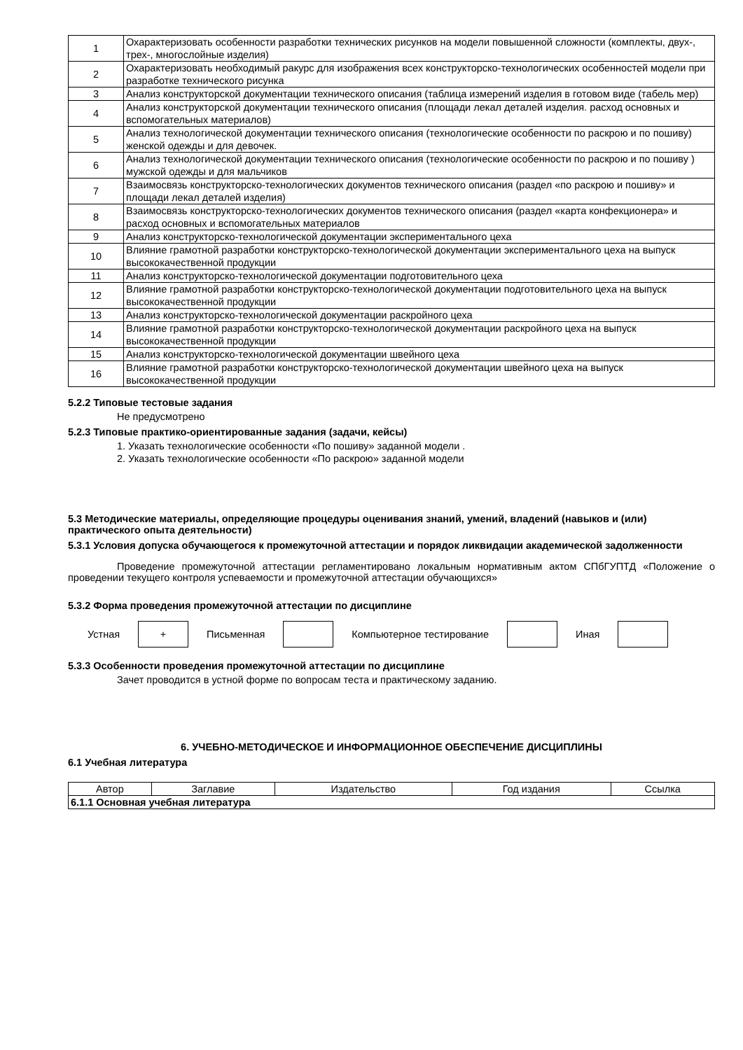| 1 | Охарактеризовать особенности разработки технических рисунков на модели повышенной сложности (комплекты, двух-, трех-, многослойные изделия) |
| 2 | Охарактеризовать необходимый ракурс для изображения всех конструкторско-технологических особенностей модели при разработке технического рисунка |
| 3 | Анализ конструкторской документации технического описания (таблица измерений изделия в готовом виде (табель мер) |
| 4 | Анализ конструкторской документации технического описания (площади лекал деталей изделия. расход основных и вспомогательных материалов) |
| 5 | Анализ технологической документации технического описания (технологические особенности по раскрою и по пошиву) женской одежды и для девочек. |
| 6 | Анализ технологической документации технического описания (технологические особенности по раскрою и по пошиву ) мужской одежды и для мальчиков |
| 7 | Взаимосвязь конструкторско-технологических документов технического описания (раздел «по раскрою и пошиву» и площади лекал деталей изделия) |
| 8 | Взаимосвязь конструкторско-технологических документов технического описания (раздел «карта конфекционера» и расход основных и вспомогательных материалов |
| 9 | Анализ конструкторско-технологической документации экспериментального цеха |
| 10 | Влияние грамотной разработки конструкторско-технологической документации экспериментального цеха на выпуск высококачественной продукции |
| 11 | Анализ конструкторско-технологической документации подготовительного цеха |
| 12 | Влияние грамотной разработки конструкторско-технологической документации подготовительного цеха на выпуск высококачественной продукции |
| 13 | Анализ конструкторско-технологической документации раскройного цеха |
| 14 | Влияние грамотной разработки конструкторско-технологической документации раскройного цеха на выпуск высококачественной продукции |
| 15 | Анализ конструкторско-технологической документации швейного цеха |
| 16 | Влияние грамотной разработки конструкторско-технологической документации швейного цеха на выпуск высококачественной продукции |
5.2.2 Типовые тестовые задания
Не предусмотрено
5.2.3 Типовые практико-ориентированные задания (задачи, кейсы)
1. Указать технологические особенности «По пошиву» заданной модели .
2. Указать технологические особенности «По раскрою» заданной модели
5.3 Методические материалы, определяющие процедуры оценивания знаний, умений, владений (навыков и (или) практического опыта деятельности)
5.3.1 Условия допуска обучающегося к промежуточной аттестации и порядок ликвидации академической задолженности
Проведение промежуточной аттестации регламентировано локальным нормативным актом СПбГУПТД «Положение о проведении текущего контроля успеваемости и промежуточной аттестации обучающихся»
5.3.2 Форма проведения промежуточной аттестации по дисциплине
Устная
+
Письменная Компьютерное тестирование Иная
5.3.3 Особенности проведения промежуточной аттестации по дисциплине
Зачет проводится в устной форме по вопросам теста и практическому заданию.
6. УЧЕБНО-МЕТОДИЧЕСКОЕ И ИНФОРМАЦИОННОЕ ОБЕСПЕЧЕНИЕ ДИСЦИПЛИНЫ
6.1 Учебная литература
| Автор | Заглавие | Издательство | Год издания | Ссылка |
| --- | --- | --- | --- | --- |
| 6.1.1 Основная учебная литература | | | | |